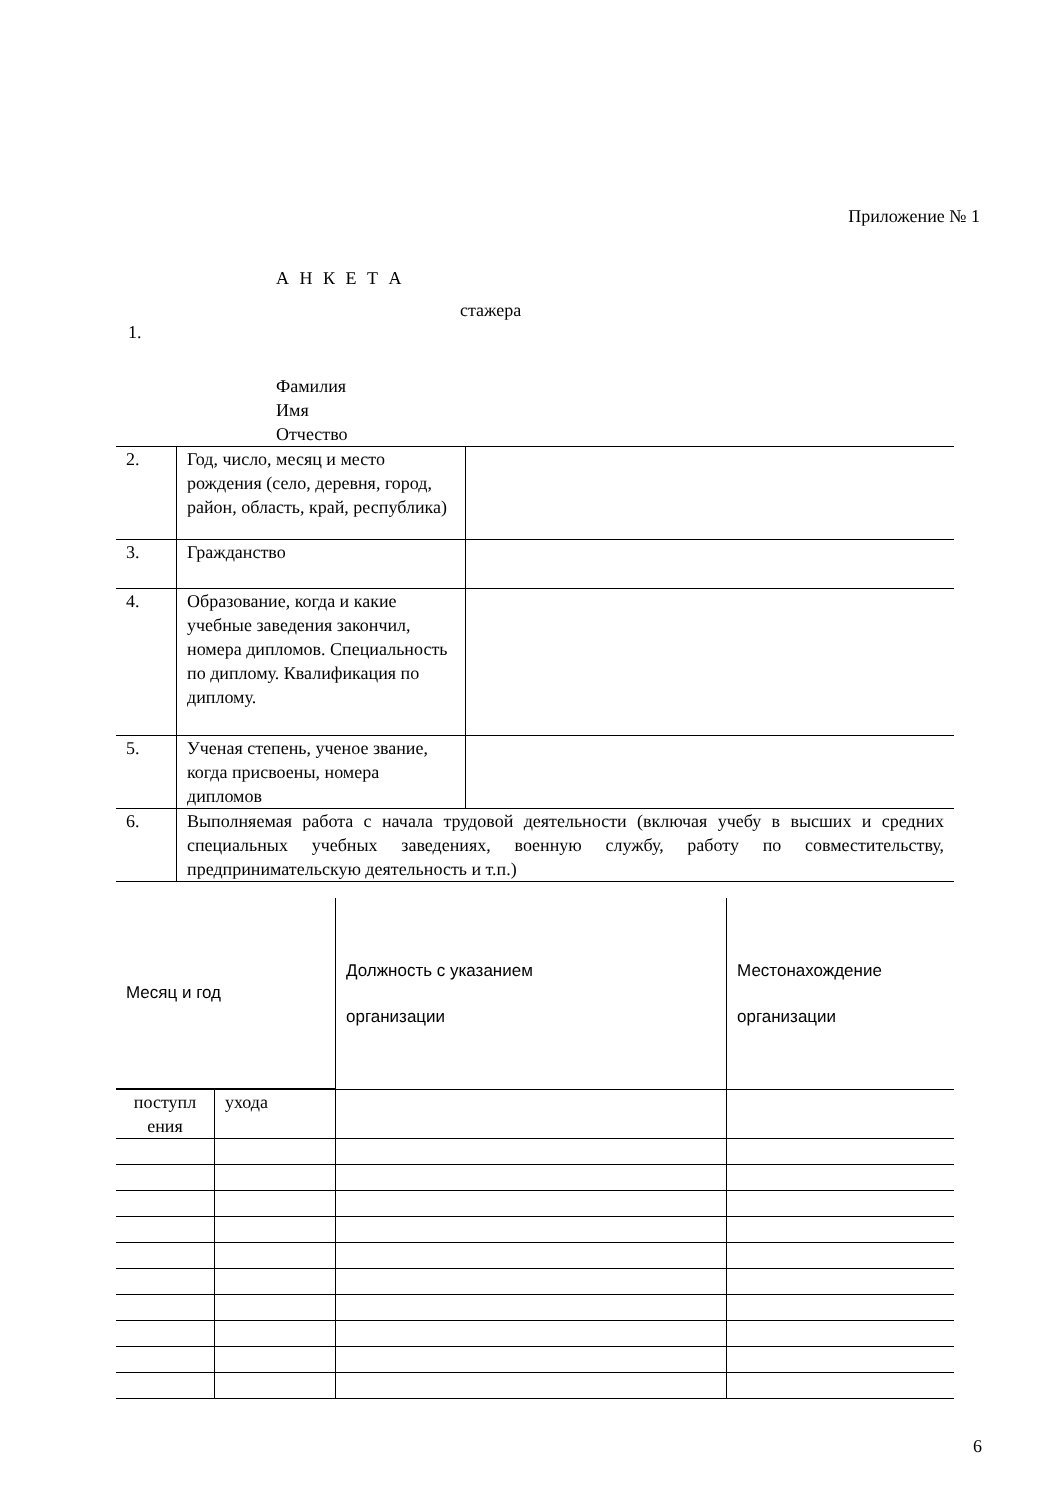Приложение № 1
А Н К Е Т А
стажера
1.
Фамилия
Имя
Отчество
| 2. | Год, число, месяц и место рождения (село, деревня, город, район, область, край, республика) | |
| 3. | Гражданство | |
| 4. | Образование, когда и какие учебные заведения закончил, номера дипломов. Специальность по диплому. Квалификация по диплому. | |
| 5. | Ученая степень, ученое звание, когда присвоены, номера дипломов | |
| 6. | Выполняемая работа с начала трудовой деятельности (включая учебу в высших и средних специальных учебных заведениях, военную службу, работу по совместительству, предпринимательскую деятельность и т.п.) | |
| Месяц и год | | Должность с указанием организации | Местонахождение организации |
| поступл ения | ухода | | |
6